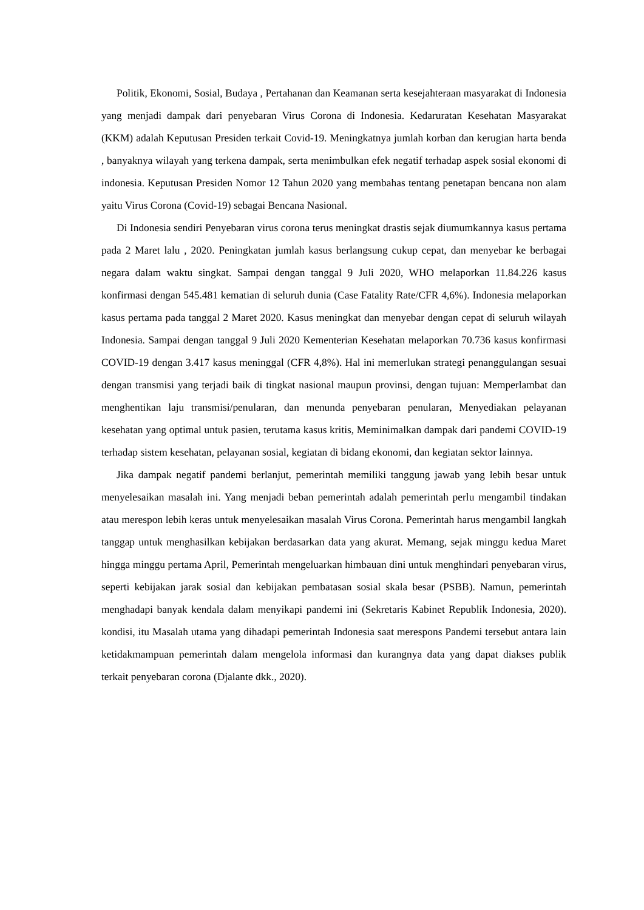Politik, Ekonomi, Sosial, Budaya , Pertahanan dan Keamanan serta kesejahteraan masyarakat di Indonesia yang menjadi dampak dari penyebaran Virus Corona di Indonesia. Kedaruratan Kesehatan Masyarakat (KKM) adalah Keputusan Presiden terkait Covid-19. Meningkatnya jumlah korban dan kerugian harta benda , banyaknya wilayah yang terkena dampak, serta menimbulkan efek negatif terhadap aspek sosial ekonomi di indonesia. Keputusan Presiden Nomor 12 Tahun 2020 yang membahas tentang penetapan bencana non alam yaitu Virus Corona (Covid-19) sebagai Bencana Nasional.
Di Indonesia sendiri Penyebaran virus corona terus meningkat drastis sejak diumumkannya kasus pertama pada 2 Maret lalu , 2020. Peningkatan jumlah kasus berlangsung cukup cepat, dan menyebar ke berbagai negara dalam waktu singkat. Sampai dengan tanggal 9 Juli 2020, WHO melaporkan 11.84.226 kasus konfirmasi dengan 545.481 kematian di seluruh dunia (Case Fatality Rate/CFR 4,6%). Indonesia melaporkan kasus pertama pada tanggal 2 Maret 2020. Kasus meningkat dan menyebar dengan cepat di seluruh wilayah Indonesia. Sampai dengan tanggal 9 Juli 2020 Kementerian Kesehatan melaporkan 70.736 kasus konfirmasi COVID-19 dengan 3.417 kasus meninggal (CFR 4,8%). Hal ini memerlukan strategi penanggulangan sesuai dengan transmisi yang terjadi baik di tingkat nasional maupun provinsi, dengan tujuan: Memperlambat dan menghentikan laju transmisi/penularan, dan menunda penyebaran penularan, Menyediakan pelayanan kesehatan yang optimal untuk pasien, terutama kasus kritis, Meminimalkan dampak dari pandemi COVID-19 terhadap sistem kesehatan, pelayanan sosial, kegiatan di bidang ekonomi, dan kegiatan sektor lainnya.
Jika dampak negatif pandemi berlanjut, pemerintah memiliki tanggung jawab yang lebih besar untuk menyelesaikan masalah ini. Yang menjadi beban pemerintah adalah pemerintah perlu mengambil tindakan atau merespon lebih keras untuk menyelesaikan masalah Virus Corona. Pemerintah harus mengambil langkah tanggap untuk menghasilkan kebijakan berdasarkan data yang akurat. Memang, sejak minggu kedua Maret hingga minggu pertama April, Pemerintah mengeluarkan himbauan dini untuk menghindari penyebaran virus, seperti kebijakan jarak sosial dan kebijakan pembatasan sosial skala besar (PSBB). Namun, pemerintah menghadapi banyak kendala dalam menyikapi pandemi ini (Sekretaris Kabinet Republik Indonesia, 2020). kondisi, itu Masalah utama yang dihadapi pemerintah Indonesia saat merespons Pandemi tersebut antara lain ketidakmampuan pemerintah dalam mengelola informasi dan kurangnya data yang dapat diakses publik terkait penyebaran corona (Djalante dkk., 2020).